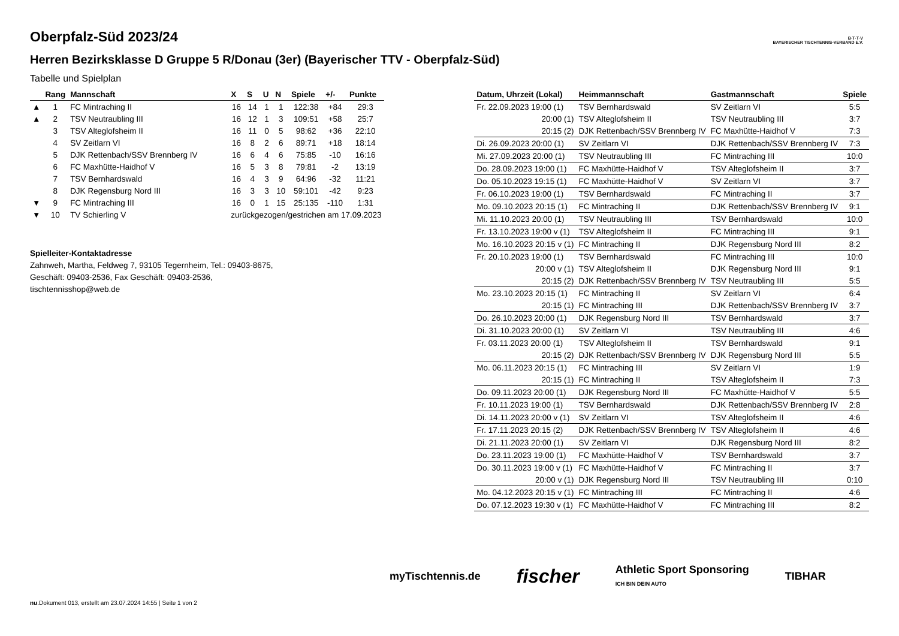B·T·T·V
BAYERISCHER TISCHTENNIS-VERBAND E.V.
Oberpfalz-Süd 2023/24
Herren Bezirksklasse D Gruppe 5 R/Donau (3er) (Bayerischer TTV - Oberpfalz-Süd)
Tabelle und Spielplan
| | Rang | Mannschaft | X | S | U | N | Spiele | +/- | Punkte |
| --- | --- | --- | --- | --- | --- | --- | --- | --- | --- |
| ▲ | 1 | FC Mintraching II | 16 | 14 | 1 | 1 | 122:38 | +84 | 29:3 |
| ▲ | 2 | TSV Neutraubling III | 16 | 12 | 1 | 3 | 109:51 | +58 | 25:7 |
| | 3 | TSV Alteglofsheim II | 16 | 11 | 0 | 5 | 98:62 | +36 | 22:10 |
| | 4 | SV Zeitlarn VI | 16 | 8 | 2 | 6 | 89:71 | +18 | 18:14 |
| | 5 | DJK Rettenbach/SSV Brennberg IV | 16 | 6 | 4 | 6 | 75:85 | -10 | 16:16 |
| | 6 | FC Maxhütte-Haidhof V | 16 | 5 | 3 | 8 | 79:81 | -2 | 13:19 |
| | 7 | TSV Bernhardswald | 16 | 4 | 3 | 9 | 64:96 | -32 | 11:21 |
| | 8 | DJK Regensburg Nord III | 16 | 3 | 3 | 10 | 59:101 | -42 | 9:23 |
| ▼ | 9 | FC Mintraching III | 16 | 0 | 1 | 15 | 25:135 | -110 | 1:31 |
| ▼ | 10 | TV Schierling V | zurückgezogen/gestrichen am 17.09.2023 | | | | | | |
Spielleiter-Kontaktadresse
Zahnweh, Martha, Feldweg 7, 93105 Tegernheim, Tel.: 09403-8675, Geschäft: 09403-2536, Fax Geschäft: 09403-2536, tischtennisshop@web.de
| Datum, Uhrzeit (Lokal) | Heimmannschaft | Gastmannschaft | Spiele |
| --- | --- | --- | --- |
| Fr. 22.09.2023 19:00 (1) | TSV Bernhardswald | SV Zeitlarn VI | 5:5 |
| 20:00 (1) | TSV Alteglofsheim II | TSV Neutraubling III | 3:7 |
| 20:15 (2) | DJK Rettenbach/SSV Brennberg IV | FC Maxhütte-Haidhof V | 7:3 |
| Di. 26.09.2023 20:00 (1) | SV Zeitlarn VI | DJK Rettenbach/SSV Brennberg IV | 7:3 |
| Mi. 27.09.2023 20:00 (1) | TSV Neutraubling III | FC Mintraching III | 10:0 |
| Do. 28.09.2023 19:00 (1) | FC Maxhütte-Haidhof V | TSV Alteglofsheim II | 3:7 |
| Do. 05.10.2023 19:15 (1) | FC Maxhütte-Haidhof V | SV Zeitlarn VI | 3:7 |
| Fr. 06.10.2023 19:00 (1) | TSV Bernhardswald | FC Mintraching II | 3:7 |
| Mo. 09.10.2023 20:15 (1) | FC Mintraching II | DJK Rettenbach/SSV Brennberg IV | 9:1 |
| Mi. 11.10.2023 20:00 (1) | TSV Neutraubling III | TSV Bernhardswald | 10:0 |
| Fr. 13.10.2023 19:00 v (1) | TSV Alteglofsheim II | FC Mintraching III | 9:1 |
| Mo. 16.10.2023 20:15 v (1) | FC Mintraching II | DJK Regensburg Nord III | 8:2 |
| Fr. 20.10.2023 19:00 (1) | TSV Bernhardswald | FC Mintraching III | 10:0 |
| 20:00 v (1) | TSV Alteglofsheim II | DJK Regensburg Nord III | 9:1 |
| 20:15 (2) | DJK Rettenbach/SSV Brennberg IV | TSV Neutraubling III | 5:5 |
| Mo. 23.10.2023 20:15 (1) | FC Mintraching II | SV Zeitlarn VI | 6:4 |
| 20:15 (1) | FC Mintraching III | DJK Rettenbach/SSV Brennberg IV | 3:7 |
| Do. 26.10.2023 20:00 (1) | DJK Regensburg Nord III | TSV Bernhardswald | 3:7 |
| Di. 31.10.2023 20:00 (1) | SV Zeitlarn VI | TSV Neutraubling III | 4:6 |
| Fr. 03.11.2023 20:00 (1) | TSV Alteglofsheim II | TSV Bernhardswald | 9:1 |
| 20:15 (2) | DJK Rettenbach/SSV Brennberg IV | DJK Regensburg Nord III | 5:5 |
| Mo. 06.11.2023 20:15 (1) | FC Mintraching III | SV Zeitlarn VI | 1:9 |
| 20:15 (1) | FC Mintraching II | TSV Alteglofsheim II | 7:3 |
| Do. 09.11.2023 20:00 (1) | DJK Regensburg Nord III | FC Maxhütte-Haidhof V | 5:5 |
| Fr. 10.11.2023 19:00 (1) | TSV Bernhardswald | DJK Rettenbach/SSV Brennberg IV | 2:8 |
| Di. 14.11.2023 20:00 v (1) | SV Zeitlarn VI | TSV Alteglofsheim II | 4:6 |
| Fr. 17.11.2023 20:15 (2) | DJK Rettenbach/SSV Brennberg IV | TSV Alteglofsheim II | 4:6 |
| Di. 21.11.2023 20:00 (1) | SV Zeitlarn VI | DJK Regensburg Nord III | 8:2 |
| Do. 23.11.2023 19:00 (1) | FC Maxhütte-Haidhof V | TSV Bernhardswald | 3:7 |
| Do. 30.11.2023 19:00 v (1) | FC Maxhütte-Haidhof V | FC Mintraching II | 3:7 |
| 20:00 v (1) | DJK Regensburg Nord III | TSV Neutraubling III | 0:10 |
| Mo. 04.12.2023 20:15 v (1) | FC Mintraching III | FC Mintraching II | 4:6 |
| Do. 07.12.2023 19:30 v (1) | FC Maxhütte-Haidhof V | FC Mintraching III | 8:2 |
myTischtennis.de fischer Athletic Sport Sponsoring
ICH BIN DEIN AUTO TIBHAR
nu.Dokument 013, erstellt am 23.07.2024 14:55 | Seite 1 von 2